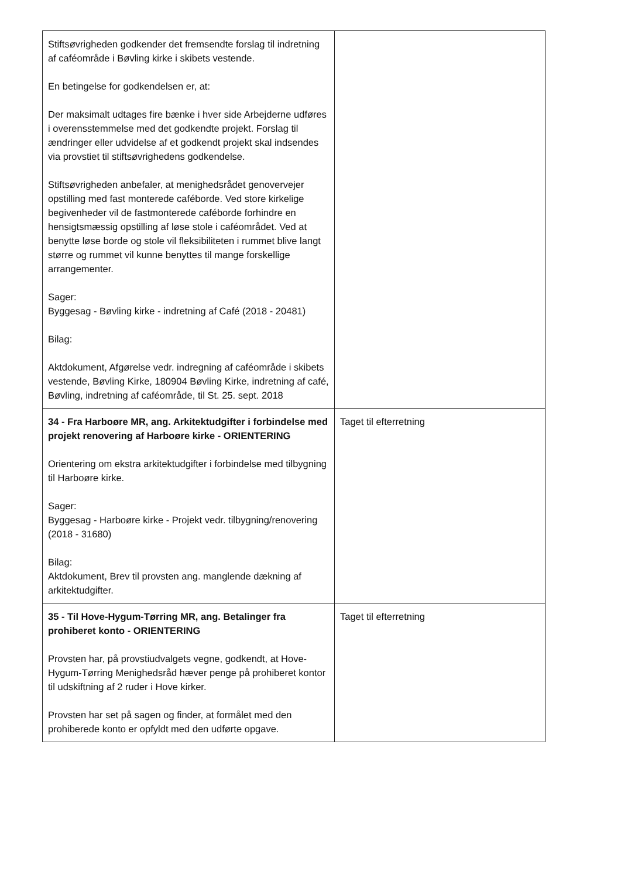| Stiftsøvrigheden godkender det fremsendte forslag til indretning af caféområde i Bøvling kirke i skibets vestende. En betingelse for godkendelsen er, at: Der maksimalt udtages fire bænke i hver side Arbejderne udføres i overensstemmelse med det godkendte projekt. Forslag til ændringer eller udvidelse af et godkendt projekt skal indsendes via provstiet til stiftsøvrighedens godkendelse. Stiftsøvrigheden anbefaler, at menighedsrådet genovervejer opstilling med fast monterede caféborde. Ved store kirkelige begivenheder vil de fastmonterede caféborde forhindre en hensigtsmæssig opstilling af løse stole i caféområdet. Ved at benytte løse borde og stole vil fleksibiliteten i rummet blive langt større og rummet vil kunne benyttes til mange forskellige arrangementer. Sager: Byggesag - Bøvling kirke - indretning af Café (2018 - 20481) Bilag: Aktdokument, Afgørelse vedr. indregning af caféområde i skibets vestende, Bøvling Kirke, 180904 Bøvling Kirke, indretning af café, Bøvling, indretning af caféområde, til St. 25. sept. 2018 | |
| 34 - Fra Harboøre MR, ang. Arkitektudgifter i forbindelse med projekt renovering af Harboøre kirke - ORIENTERING Orientering om ekstra arkitektudgifter i forbindelse med tilbygning til Harboøre kirke. Sager: Byggesag - Harboøre kirke - Projekt vedr. tilbygning/renovering (2018 - 31680) Bilag: Aktdokument, Brev til provsten ang. manglende dækning af arkitektudgifter. | Taget til efterretning |
| 35 - Til Hove-Hygum-Tørring MR, ang. Betalinger fra prohiberet konto - ORIENTERING Provsten har, på provstiudvalgets vegne, godkendt, at Hove-Hygum-Tørring Menighedsråd hæver penge på prohiberet kontor til udskiftning af 2 ruder i Hove kirker. Provsten har set på sagen og finder, at formålet med den prohiberede konto er opfyldt med den udførte opgave. | Taget til efterretning |